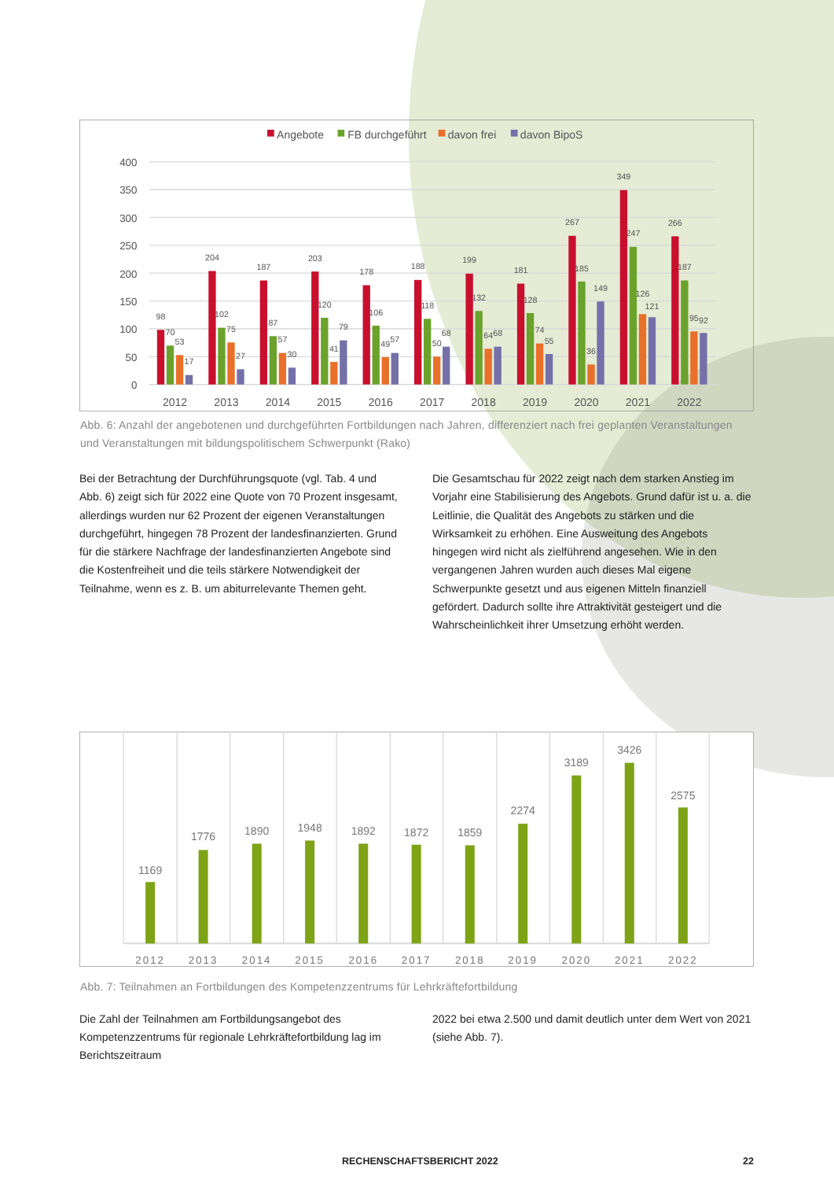Angebote
FB durchgeführt
davon frei
davon BipoS
400
350
300
250
200
150
100
50
0
2012
2013
2014
2015
2016
2017
2018
2019
2020
2021
2022
98
70
53
17
204
102
75
27
187
87
57
30
203
120
41
79
178
106
49
57
188
118
50
68
199
132
64
68
181
128
74
55
267
185
36
149
349
247
126
121
266
187
95
92
Abb. 6: Anzahl der angebotenen und durchgeführten Fortbildungen nach Jahren, differenziert nach frei geplanten Veranstaltun­gen und Veranstaltungen mit bildungspolitischem Schwerpunkt (Rako)
Bei der Betrachtung der Durchführungsquote (vgl. Tab. 4 und Abb. 6) zeigt sich für 2022 eine Quote von 70 Prozent insgesamt, allerdings wurden nur 62 Prozent der eigenen Veranstaltungen durchgeführt, hingegen 78 Prozent der landesfinanzierten. Grund für die stärkere Nachfrage der landesfinanzierten Angebote sind die Kostenfreiheit und die teils stärkere Notwendigkeit der Teilnahme, wenn es z. B. um abiturrelevante Themen geht.
Die Gesamtschau für 2022 zeigt nach dem starken Anstieg im Vorjahr eine Stabilisierung des Angebots. Grund dafür ist u. a. die Leitlinie, die Qualität des Angebots zu stärken und die Wirksamkeit zu erhöhen. Eine Ausweitung des Angebots hingegen wird nicht als zielführend angesehen. Wie in den vergangenen Jahren wurden auch dieses Mal eigene Schwerpunkte gesetzt und aus eigenen Mitteln finanziell gefördert. Dadurch sollte ihre Attraktivität gesteigert und die Wahrscheinlichkeit ihrer Umsetzung erhöht werden.
1169
1776
1890
1948
1892
1872
1859
2274
3189
3426
2575
2012
2013
2014
2015
2016
2017
2018
2019
2020
2021
2022
Abb. 7: Teilnahmen an Fortbildungen des Kompetenzzentrums für Lehrkräftefortbildung
Die Zahl der Teilnahmen am Fortbildungsangebot des Kompetenzzen­trums für regionale Lehrkräftefortbildung lag im Berichtszeitraum
2022 bei etwa 2.500 und damit deutlich unter dem Wert von 2021 (siehe Abb. 7).
RECHENSCHAFTSBERICHT 2022 22